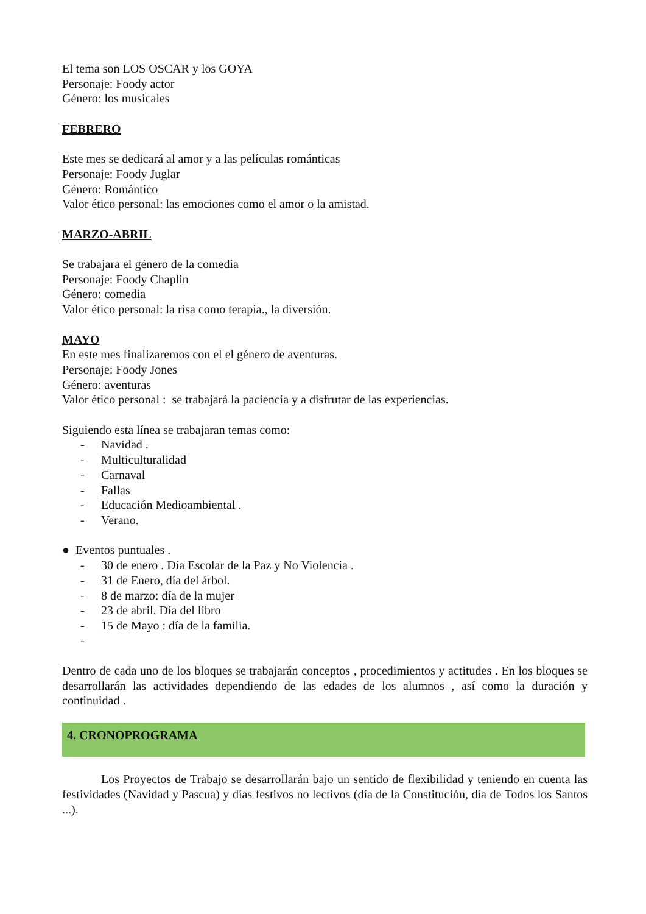El tema son LOS OSCAR y los GOYA
Personaje: Foody actor
Género: los musicales
FEBRERO
Este mes se dedicará al amor y a las películas románticas
Personaje: Foody Juglar
Género: Romántico
Valor ético personal: las emociones como el amor o la amistad.
MARZO-ABRIL
Se trabajara el género de la comedia
Personaje: Foody Chaplin
Género: comedia
Valor ético personal: la risa como terapia., la diversión.
MAYO
En este mes finalizaremos con el el género de aventuras.
Personaje: Foody Jones
Género: aventuras
Valor ético personal : se trabajará la paciencia y a disfrutar de las experiencias.
Siguiendo esta línea se trabajaran temas como:
- Navidad .
- Multiculturalidad
- Carnaval
- Fallas
- Educación Medioambiental .
- Verano.
● Eventos puntuales .
- 30 de enero . Día Escolar de la Paz y No Violencia .
- 31 de Enero, día del árbol.
- 8 de marzo: día de la mujer
- 23 de abril. Día del libro
- 15 de Mayo : día de la familia.
-
Dentro de cada uno de los bloques se trabajarán conceptos , procedimientos y actitudes . En los bloques se desarrollarán las actividades dependiendo de las edades de los alumnos , así como la duración y continuidad .
4. CRONOPROGRAMA
Los Proyectos de Trabajo se desarrollarán bajo un sentido de flexibilidad y teniendo en cuenta las festividades (Navidad y Pascua) y días festivos no lectivos (día de la Constitución, día de Todos los Santos ...).